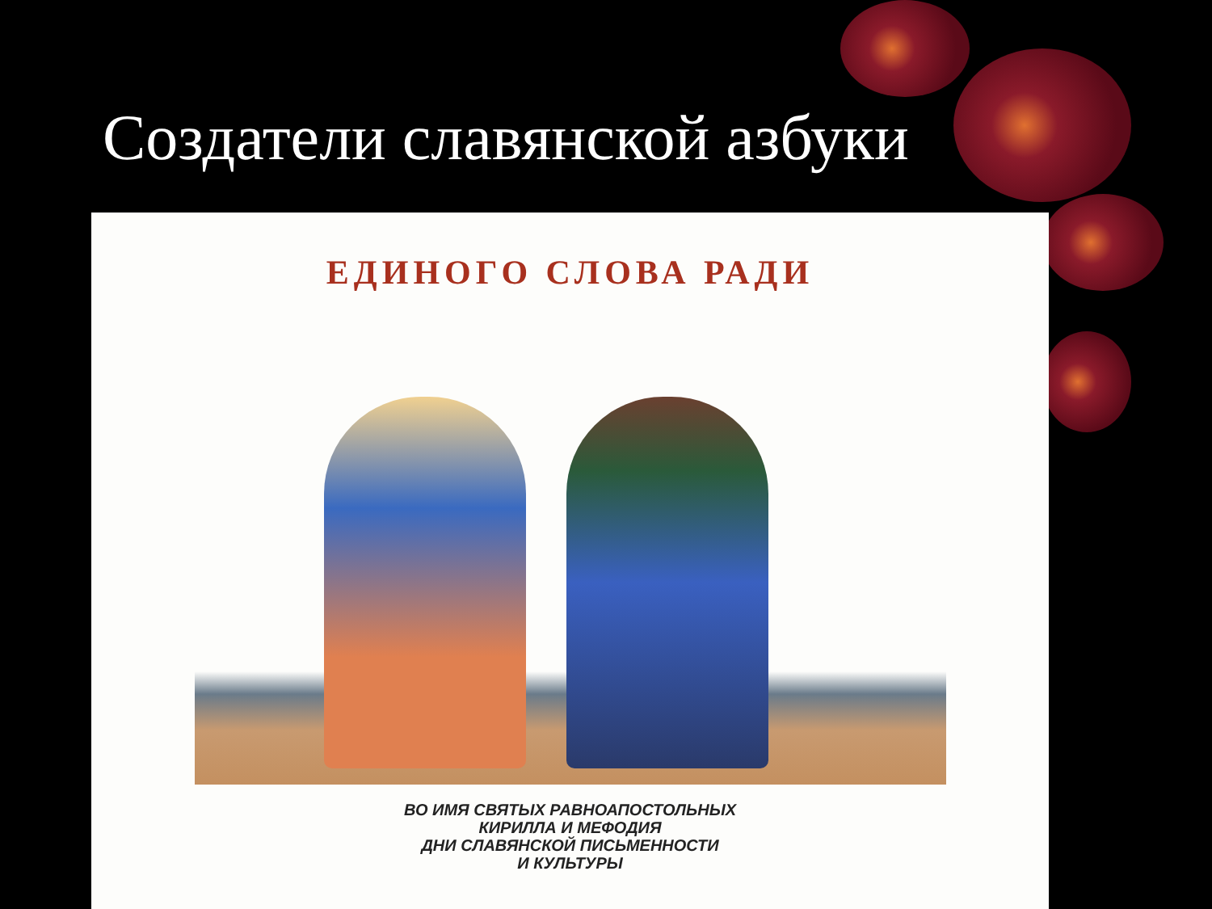Создатели славянской азбуки
ЕДИНОГО СЛОВА РАДИ
ВО ИМЯ СВЯТЫХ РАВНОАПОСТОЛЬНЫХ
КИРИЛЛА И МЕФОДИЯ
ДНИ СЛАВЯНСКОЙ ПИСЬМЕННОСТИ
И КУЛЬТУРЫ